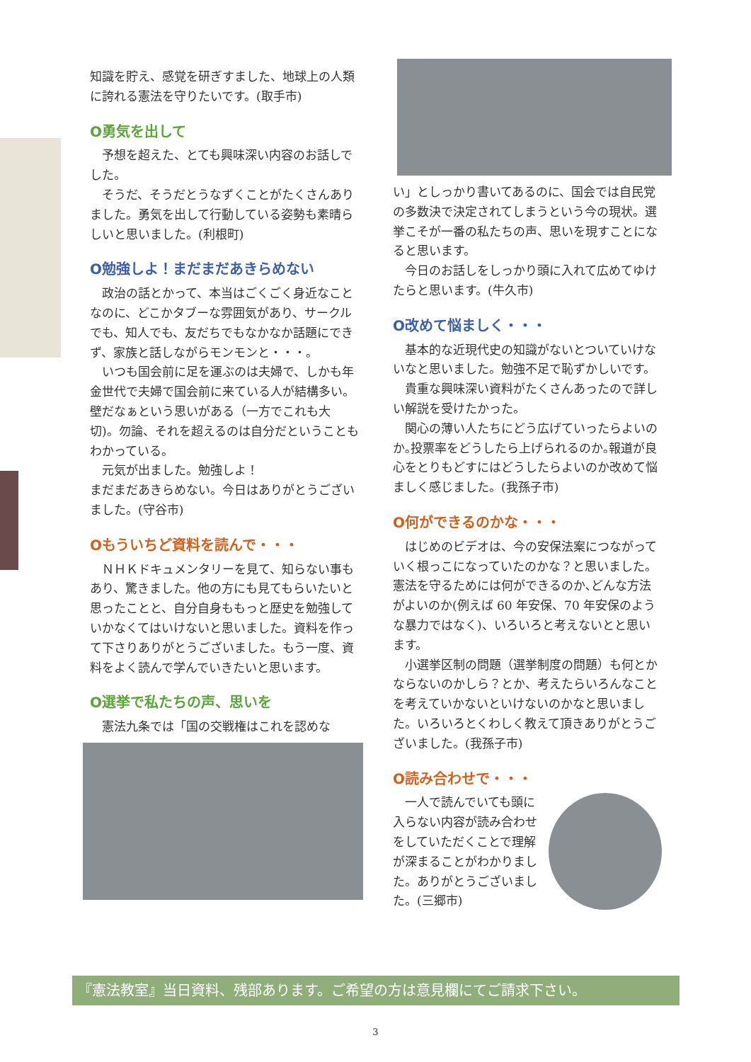知識を貯え、感覚を研ぎすました、地球上の人類に誇れる憲法を守りたいです。(取手市)
O勇気を出して
予想を超えた、とても興味深い内容のお話しでした。
そうだ、そうだとうなずくことがたくさんありました。勇気を出して行動している姿勢も素晴らしいと思いました。(利根町)
O勉強しよ！まだまだあきらめない
政治の話とかって、本当はごくごく身近なことなのに、どこかタブーな雰囲気があり、サークルでも、知人でも、友だちでもなかなか話題にできず、家族と話しながらモンモンと・・・。
いつも国会前に足を運ぶのは夫婦で、しかも年金世代で夫婦で国会前に来ている人が結構多い。壁だなぁという思いがある（一方でこれも大切)。勿論、それを超えるのは自分だということもわかっている。
元気が出ました。勉強しよ！
まだまだあきらめない。今日はありがとうございました。(守谷市)
Oもういちど資料を読んで・・・
ＮＨＫドキュメンタリーを見て、知らない事もあり、驚きました。他の方にも見てもらいたいと思ったことと、自分自身ももっと歴史を勉強していかなくてはいけないと思いました。資料を作って下さりありがとうございました。もう一度、資料をよく読んで学んでいきたいと思います。
O選挙で私たちの声、思いを
憲法九条では「国の交戦権はこれを認めな
い」としっかり書いてあるのに、国会では自民党の多数決で決定されてしまうという今の現状。選挙こそが一番の私たちの声、思いを現すことになると思います。
今日のお話しをしっかり頭に入れて広めてゆけたらと思います。(牛久市)
O改めて悩ましく・・・
基本的な近現代史の知識がないとついていけないなと思いました。勉強不足で恥ずかしいです。
貴重な興味深い資料がたくさんあったので詳しい解説を受けたかった。
関心の薄い人たちにどう広げていったらよいのか｡投票率をどうしたら上げられるのか｡報道が良心をとりもどすにはどうしたらよいのか改めて悩ましく感じました。(我孫子市)
O何ができるのかな・・・
はじめのビデオは、今の安保法案につながっていく根っこになっていたのかな？と思いました。憲法を守るためには何ができるのか､どんな方法がよいのか(例えば 60 年安保、70 年安保のような暴力ではなく)、いろいろと考えないとと思います。
小選挙区制の問題（選挙制度の問題）も何とかならないのかしら？とか、考えたらいろんなことを考えていかないといけないのかなと思いました。いろいろとくわしく教えて頂きありがとうございました。(我孫子市)
O読み合わせで・・・
一人で読んでいても頭に入らない内容が読み合わせをしていただくことで理解が深まることがわかりました。ありがとうございました。(三郷市)
『憲法教室』当日資料、残部あります。ご希望の方は意見欄にてご請求下さい。
3